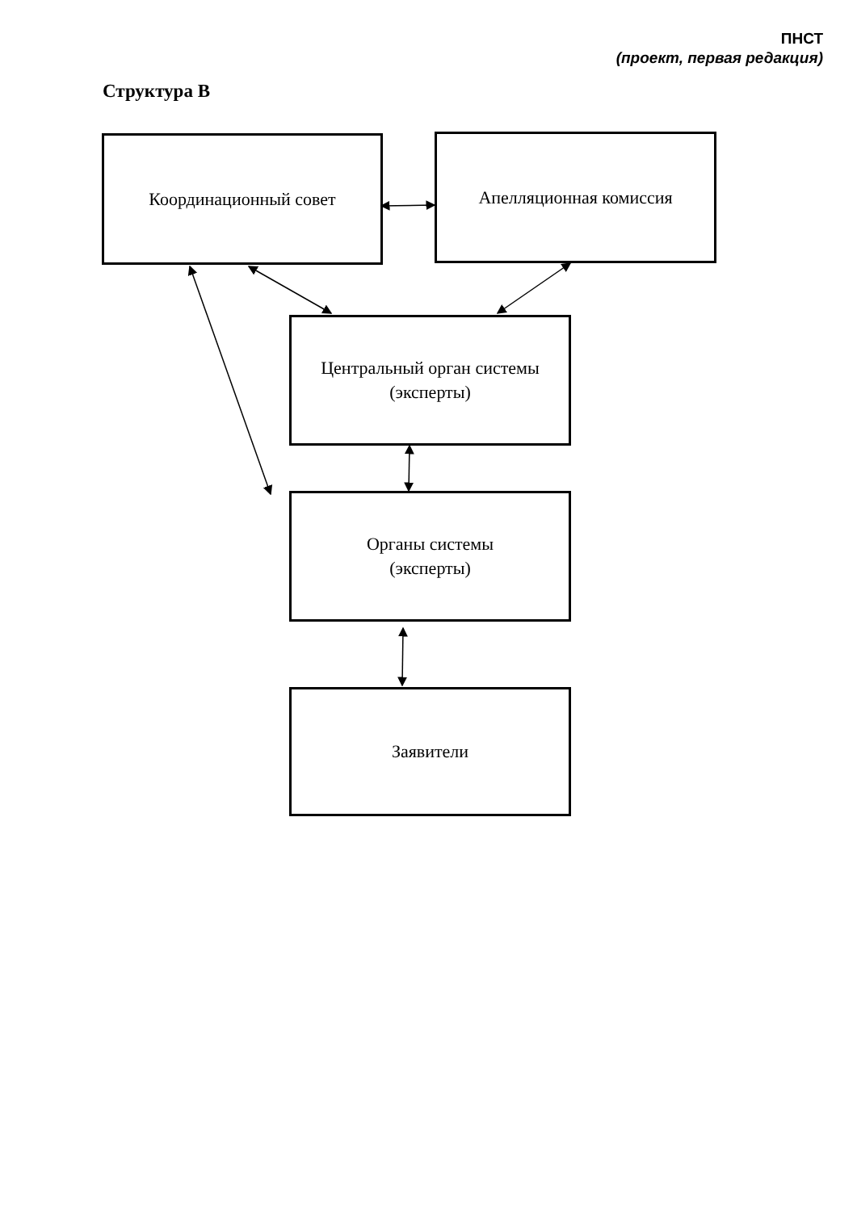ПНСТ
(проект, первая редакция)
Структура В
Координационный совет Апелляционная комиссия
Центральный орган системы
(эксперты)
Органы системы
(эксперты)
Заявители